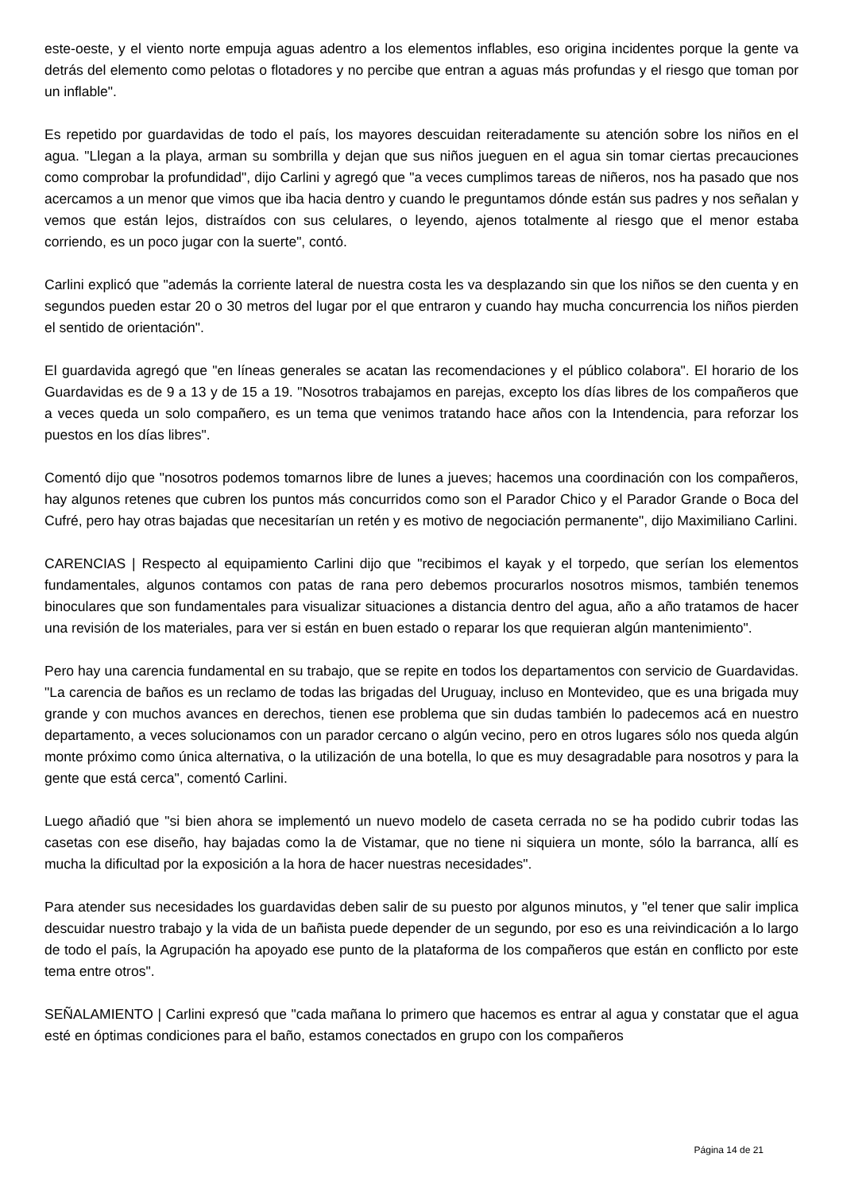este-oeste, y el viento norte empuja aguas adentro a los elementos inflables, eso origina incidentes porque la gente va detrás del elemento como pelotas o flotadores y no percibe que entran a aguas más profundas y el riesgo que toman por un inflable".
Es repetido por guardavidas de todo el país, los mayores descuidan reiteradamente su atención sobre los niños en el agua. "Llegan a la playa, arman su sombrilla y dejan que sus niños jueguen en el agua sin tomar ciertas precauciones como comprobar la profundidad", dijo Carlini y agregó que "a veces cumplimos tareas de niñeros, nos ha pasado que nos acercamos a un menor que vimos que iba hacia dentro y cuando le preguntamos dónde están sus padres y nos señalan y vemos que están lejos, distraídos con sus celulares, o leyendo, ajenos totalmente al riesgo que el menor estaba corriendo, es un poco jugar con la suerte", contó.
Carlini explicó que "además la corriente lateral de nuestra costa les va desplazando sin que los niños se den cuenta y en segundos pueden estar 20 o 30 metros del lugar por el que entraron y cuando hay mucha concurrencia los niños pierden el sentido de orientación".
El guardavida agregó que "en líneas generales se acatan las recomendaciones y el público colabora". El horario de los Guardavidas es de 9 a 13 y de 15 a 19. "Nosotros trabajamos en parejas, excepto los días libres de los compañeros que a veces queda un solo compañero, es un tema que venimos tratando hace años con la Intendencia, para reforzar los puestos en los días libres".
Comentó dijo que "nosotros podemos tomarnos libre de lunes a jueves; hacemos una coordinación con los compañeros, hay algunos retenes que cubren los puntos más concurridos como son el Parador Chico y el Parador Grande o Boca del Cufré, pero hay otras bajadas que necesitarían un retén y es motivo de negociación permanente", dijo Maximiliano Carlini.
CARENCIAS | Respecto al equipamiento Carlini dijo que "recibimos el kayak y el torpedo, que serían los elementos fundamentales, algunos contamos con patas de rana pero debemos procurarlos nosotros mismos, también tenemos binoculares que son fundamentales para visualizar situaciones a distancia dentro del agua, año a año tratamos de hacer una revisión de los materiales, para ver si están en buen estado o reparar los que requieran algún mantenimiento".
Pero hay una carencia fundamental en su trabajo, que se repite en todos los departamentos con servicio de Guardavidas. "La carencia de baños es un reclamo de todas las brigadas del Uruguay, incluso en Montevideo, que es una brigada muy grande y con muchos avances en derechos, tienen ese problema que sin dudas también lo padecemos acá en nuestro departamento, a veces solucionamos con un parador cercano o algún vecino, pero en otros lugares sólo nos queda algún monte próximo como única alternativa, o la utilización de una botella, lo que es muy desagradable para nosotros y para la gente que está cerca", comentó Carlini.
Luego añadió que "si bien ahora se implementó un nuevo modelo de caseta cerrada no se ha podido cubrir todas las casetas con ese diseño, hay bajadas como la de Vistamar, que no tiene ni siquiera un monte, sólo la barranca, allí es mucha la dificultad por la exposición a la hora de hacer nuestras necesidades".
Para atender sus necesidades los guardavidas deben salir de su puesto por algunos minutos, y "el tener que salir implica descuidar nuestro trabajo y la vida de un bañista puede depender de un segundo, por eso es una reivindicación a lo largo de todo el país, la Agrupación ha apoyado ese punto de la plataforma de los compañeros que están en conflicto por este tema entre otros".
SEÑALAMIENTO | Carlini expresó que "cada mañana lo primero que hacemos es entrar al agua y constatar que el agua esté en óptimas condiciones para el baño, estamos conectados en grupo con los compañeros
Página 14 de 21